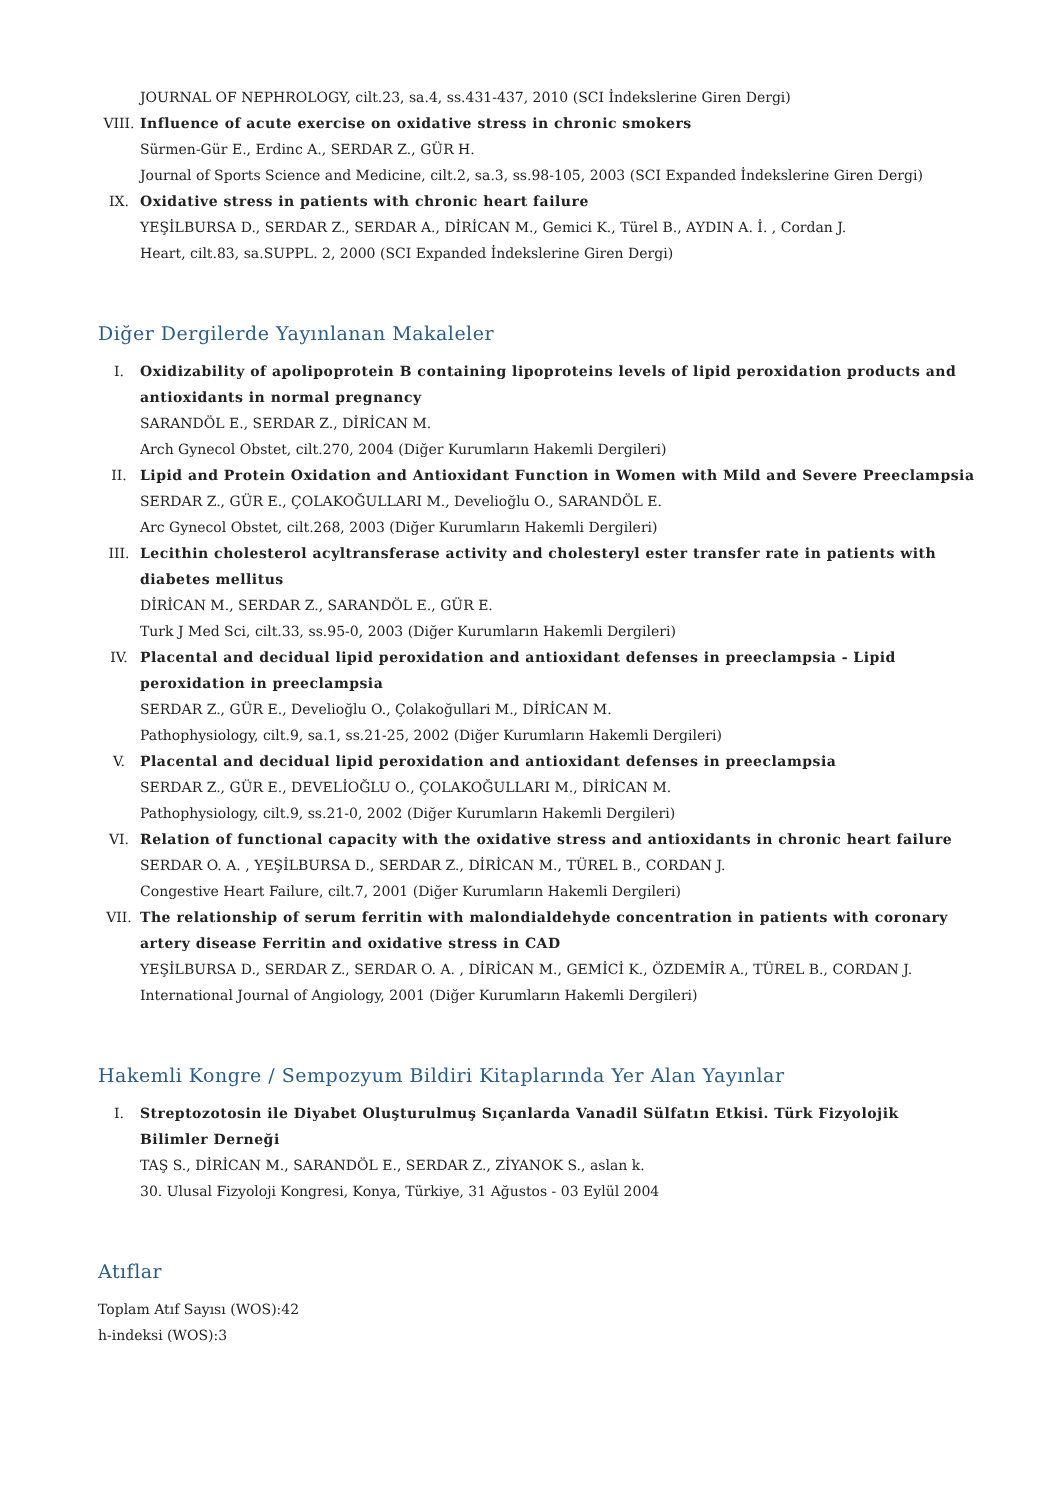JOURNAL OF NEPHROLOGY, cilt.23, sa.4, ss.431-437, 2010 (SCI İndekslerine Giren Dergi)
VIII. Influence of acute exercise on oxidative stress in chronic smokers
Sürmen-Gür E., Erdinc A., SERDAR Z., GÜR H.
Journal of Sports Science and Medicine, cilt.2, sa.3, ss.98-105, 2003 (SCI Expanded İndekslerine Giren Dergi)
IX. Oxidative stress in patients with chronic heart failure
YEŞİLBURSA D., SERDAR Z., SERDAR A., DİRİCAN M., Gemici K., Türel B., AYDIN A. İ. , Cordan J.
Heart, cilt.83, sa.SUPPL. 2, 2000 (SCI Expanded İndekslerine Giren Dergi)
Diğer Dergilerde Yayınlanan Makaleler
I. Oxidizability of apolipoprotein B containing lipoproteins levels of lipid peroxidation products and antioxidants in normal pregnancy
SARANDÖL E., SERDAR Z., DİRİCAN M.
Arch Gynecol Obstet, cilt.270, 2004 (Diğer Kurumların Hakemli Dergileri)
II. Lipid and Protein Oxidation and Antioxidant Function in Women with Mild and Severe Preeclampsia
SERDAR Z., GÜR E., ÇOLAKOĞULLARI M., Develioğlu O., SARANDÖL E.
Arc Gynecol Obstet, cilt.268, 2003 (Diğer Kurumların Hakemli Dergileri)
III. Lecithin cholesterol acyltransferase activity and cholesteryl ester transfer rate in patients with diabetes mellitus
DİRİCAN M., SERDAR Z., SARANDÖL E., GÜR E.
Turk J Med Sci, cilt.33, ss.95-0, 2003 (Diğer Kurumların Hakemli Dergileri)
IV. Placental and decidual lipid peroxidation and antioxidant defenses in preeclampsia - Lipid peroxidation in preeclampsia
SERDAR Z., GÜR E., Develioğlu O., Çolakoğullari M., DİRİCAN M.
Pathophysiology, cilt.9, sa.1, ss.21-25, 2002 (Diğer Kurumların Hakemli Dergileri)
V. Placental and decidual lipid peroxidation and antioxidant defenses in preeclampsia
SERDAR Z., GÜR E., DEVELİOĞLU O., ÇOLAKOĞULLARI M., DİRİCAN M.
Pathophysiology, cilt.9, ss.21-0, 2002 (Diğer Kurumların Hakemli Dergileri)
VI. Relation of functional capacity with the oxidative stress and antioxidants in chronic heart failure
SERDAR O. A. , YEŞİLBURSA D., SERDAR Z., DİRİCAN M., TÜREL B., CORDAN J.
Congestive Heart Failure, cilt.7, 2001 (Diğer Kurumların Hakemli Dergileri)
VII. The relationship of serum ferritin with malondialdehyde concentration in patients with coronary artery disease Ferritin and oxidative stress in CAD
YEŞİLBURSA D., SERDAR Z., SERDAR O. A. , DİRİCAN M., GEMİCİ K., ÖZDEMİR A., TÜREL B., CORDAN J.
International Journal of Angiology, 2001 (Diğer Kurumların Hakemli Dergileri)
Hakemli Kongre / Sempozyum Bildiri Kitaplarında Yer Alan Yayınlar
I. Streptozotosin ile Diyabet Oluşturulmuş Sıçanlarda Vanadil Sülfatın Etkisi. Türk Fizyolojik Bilimler Derneği
TAŞ S., DİRİCAN M., SARANDÖL E., SERDAR Z., ZİYANOK S., aslan k.
30. Ulusal Fizyoloji Kongresi, Konya, Türkiye, 31 Ağustos - 03 Eylül 2004
Atıflar
Toplam Atıf Sayısı (WOS):42
h-indeksi (WOS):3